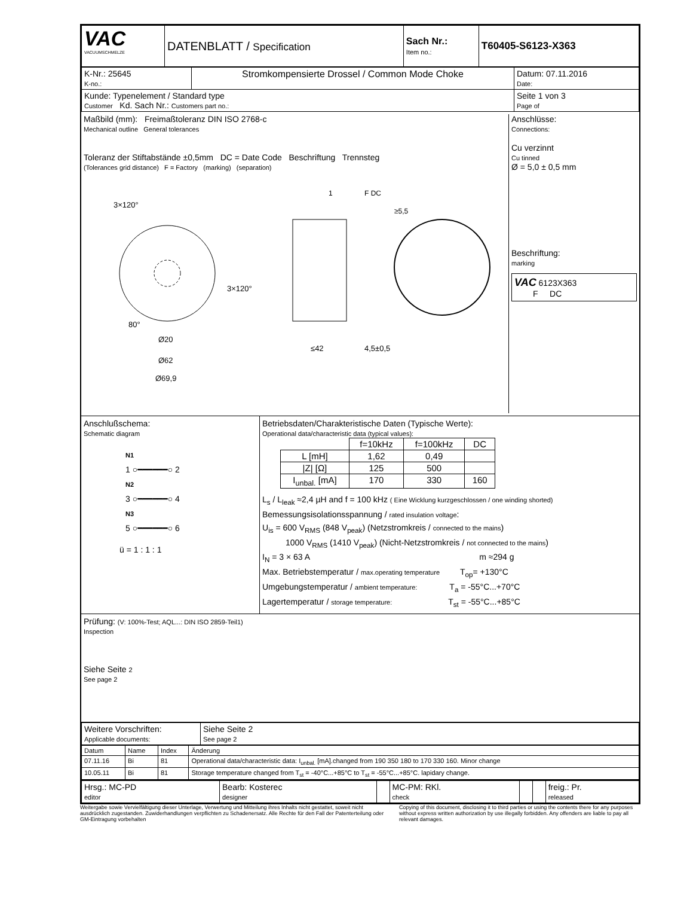| VAC VACUUMSCHMELZE | DATENBLATT / Specification | Sach Nr.: Item no.: | T60405-S6123-X363 |
| K-Nr.: 25645 K-no.: | Stromkompensierte Drossel / Common Mode Choke | Datum: 07.11.2016 Date: |
| Kunde: Typenelement / Standard type Customer Kd. Sach Nr.: Customers part no.: | | Seite 1 von 3 Page of |
Maßbild (mm): Freimaßtoleranz DIN ISO 2768-c
Mechanical outline General tolerances
Toleranz der Stiftabstände ±0,5mm DC = Date Code Beschriftung Trennsteg
(Tolerances grid distance) F = Factory (marking) (separation)
3×120°
3×120°
80°
Ø20
Ø62
Ø69,9
≤42
4,5±0,5
F DC
1
≥5,5
Anschlüsse:
Connections:
Cu verzinnt
Cu tinned
Ø = 5,0 ± 0,5 mm
Beschriftung:
marking
VAC 6123X363
F DC
Anschlußschema:
Schematic diagram
N1
1 ○━━━━━━○ 2
N2
3 ○━━━━━━○ 4
N3
5 ○━━━━━━○ 6
ü = 1 : 1 : 1
Betriebsdaten/Charakteristische Daten (Typische Werte):
Operational data/characteristic data (typical values):
| | f=10kHz | f=100kHz | DC |
| L [mH] | 1,62 | 0,49 | |
| /Z/ [Ω] | 125 | 500 | |
| I<sub>unbal.</sub> [mA] | 170 | 330 | 160 |
L<sub>s</sub> / L<sub>leak</sub> ≈2,4 µH and f = 100 kHz ( Eine Wicklung kurzgeschlossen / one winding shorted)
Bemessungsisolationsspannung / rated insulation voltage:
U<sub>is</sub> = 600 V<sub>RMS</sub> (848 V<sub>peak</sub>) (Netzstromkreis / connected to the mains)
1000 V<sub>RMS</sub> (1410 V<sub>peak</sub>) (Nicht-Netzstromkreis / not connected to the mains)
I<sub>N</sub> = 3 × 63 A m ≈294 g
Max. Betriebstemperatur / max.operating temperature T<sub>op</sub>= +130°C
Umgebungstemperatur / ambient temperature: T<sub>a</sub> = -55°C...+70°C
Lagertemperatur / storage temperature: T<sub>st</sub> = -55°C...+85°C
Prüfung: (V: 100%-Test; AQL...: DIN ISO 2859-Teil1)
Inspection
Siehe Seite 2
See page 2
| Weitere Vorschriften: Applicable documents: | Siehe Seite 2 See page 2 |
| Datum | Name | Index | Änderung |
| 07.11.16 | Bi | 81 | Operational data/characteristic data: I<sub>unbal.</sub> [mA].changed from 190 350 180 to 170 330 160. Minor change |
| 10.05.11 | Bi | 81 | Storage temperature changed from T<sub>st</sub> = -40°C...+85°C to T<sub>st</sub> = -55°C...+85°C. lapidary change. |
| Hrsg.: MC-PD editor | Bearb: Kosterec designer | | MC-PM: RKl. check | | | freig.: Pr. released |
Weitergabe sowie Vervielfältigung dieser Unterlage, Verwertung und Mitteilung ihres Inhalts nicht gestattet, soweit nicht ausdrücklich zugestanden. Zuwiderhandlungen verpflichten zu Schadenersatz. Alle Rechte für den Fall der Patenterteilung oder GM-Eintragung vorbehalten
Copying of this document, disclosing it to third parties or using the contents there for any purposes without express written authorization by use illegally forbidden. Any offenders are liable to pay all relevant damages.